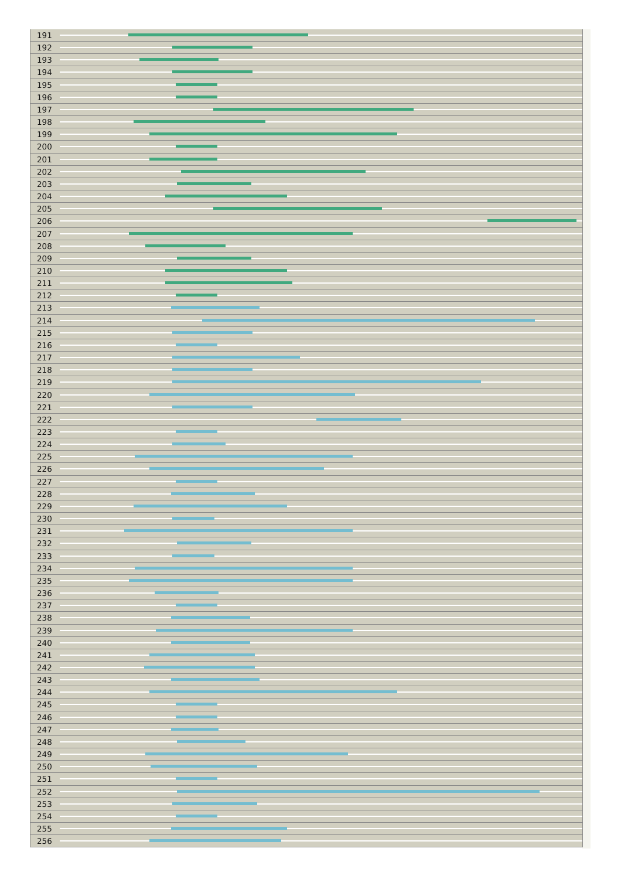191
192
193
194
195
196
197
198
199
200
201
202
203
204
205
206
207
208
209
210
211
212
213
214
215
216
217
218
219
220
221
222
223
224
225
226
227
228
229
230
231
232
233
234
235
236
237
238
239
240
241
242
243
244
245
246
247
248
249
250
251
252
253
254
255
256